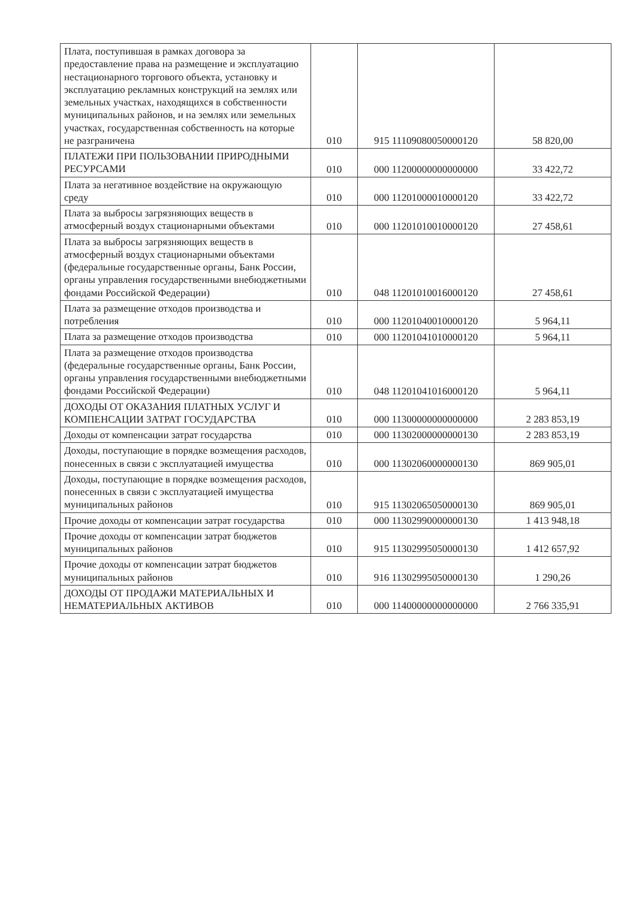| Плата, поступившая в рамках договора за предоставление права на размещение и эксплуатацию нестационарного торгового объекта, установку и эксплуатацию рекламных конструкций на землях или земельных участках, находящихся в собственности муниципальных районов, и на землях или земельных участках, государственная собственность на которые не разграничена | 010 | 915 11109080050000120 | 58 820,00 |
| ПЛАТЕЖИ ПРИ ПОЛЬЗОВАНИИ ПРИРОДНЫМИ РЕСУРСАМИ | 010 | 000 11200000000000000 | 33 422,72 |
| Плата за негативное воздействие на окружающую среду | 010 | 000 11201000010000120 | 33 422,72 |
| Плата за выбросы загрязняющих веществ в атмосферный воздух стационарными объектами | 010 | 000 11201010010000120 | 27 458,61 |
| Плата за выбросы загрязняющих веществ в атмосферный воздух стационарными объектами (федеральные государственные органы, Банк России, органы управления государственными внебюджетными фондами Российской Федерации) | 010 | 048 11201010016000120 | 27 458,61 |
| Плата за размещение отходов производства и потребления | 010 | 000 11201040010000120 | 5 964,11 |
| Плата за размещение отходов производства | 010 | 000 11201041010000120 | 5 964,11 |
| Плата за размещение отходов производства (федеральные государственные органы, Банк России, органы управления государственными внебюджетными фондами Российской Федерации) | 010 | 048 11201041016000120 | 5 964,11 |
| ДОХОДЫ ОТ ОКАЗАНИЯ ПЛАТНЫХ УСЛУГ И КОМПЕНСАЦИИ ЗАТРАТ ГОСУДАРСТВА | 010 | 000 11300000000000000 | 2 283 853,19 |
| Доходы от компенсации затрат государства | 010 | 000 11302000000000130 | 2 283 853,19 |
| Доходы, поступающие в порядке возмещения расходов, понесенных в связи с эксплуатацией имущества | 010 | 000 11302060000000130 | 869 905,01 |
| Доходы, поступающие в порядке возмещения расходов, понесенных в связи с эксплуатацией имущества муниципальных районов | 010 | 915 11302065050000130 | 869 905,01 |
| Прочие доходы от компенсации затрат государства | 010 | 000 11302990000000130 | 1 413 948,18 |
| Прочие доходы от компенсации затрат бюджетов муниципальных районов | 010 | 915 11302995050000130 | 1 412 657,92 |
| Прочие доходы от компенсации затрат бюджетов муниципальных районов | 010 | 916 11302995050000130 | 1 290,26 |
| ДОХОДЫ ОТ ПРОДАЖИ МАТЕРИАЛЬНЫХ И НЕМАТЕРИАЛЬНЫХ АКТИВОВ | 010 | 000 11400000000000000 | 2 766 335,91 |